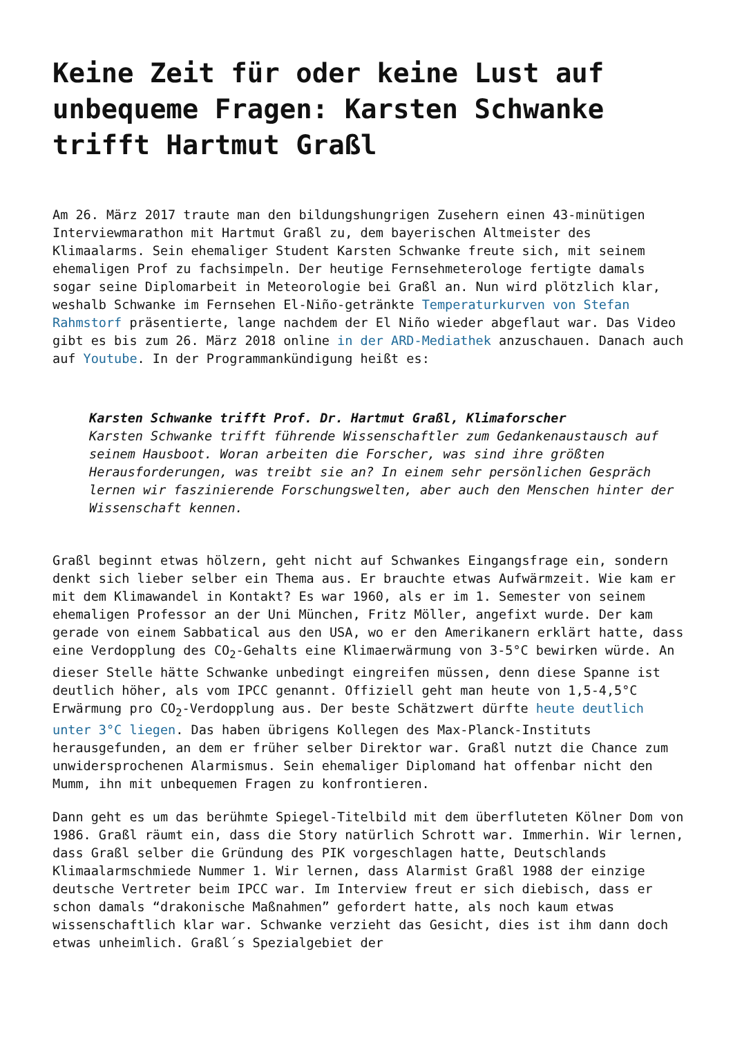Keine Zeit für oder keine Lust auf unbequeme Fragen: Karsten Schwanke trifft Hartmut Graßl
Am 26. März 2017 traute man den bildungshungrigen Zusehern einen 43-minütigen Interviewmarathon mit Hartmut Graßl zu, dem bayerischen Altmeister des Klimaalarms. Sein ehemaliger Student Karsten Schwanke freute sich, mit seinem ehemaligen Prof zu fachsimpeln. Der heutige Fernsehmeterologe fertigte damals sogar seine Diplomarbeit in Meteorologie bei Graßl an. Nun wird plötzlich klar, weshalb Schwanke im Fernsehen El-Niño-getränkte Temperaturkurven von Stefan Rahmstorf präsentierte, lange nachdem der El Niño wieder abgeflaut war. Das Video gibt es bis zum 26. März 2018 online in der ARD-Mediathek anzuschauen. Danach auch auf Youtube. In der Programmankündigung heißt es:
Karsten Schwanke trifft Prof. Dr. Hartmut Graßl, Klimaforscher
Karsten Schwanke trifft führende Wissenschaftler zum Gedankenaustausch auf seinem Hausboot. Woran arbeiten die Forscher, was sind ihre größten Herausforderungen, was treibt sie an? In einem sehr persönlichen Gespräch lernen wir faszinierende Forschungswelten, aber auch den Menschen hinter der Wissenschaft kennen.
Graßl beginnt etwas hölzern, geht nicht auf Schwankes Eingangsfrage ein, sondern denkt sich lieber selber ein Thema aus. Er brauchte etwas Aufwärmzeit. Wie kam er mit dem Klimawandel in Kontakt? Es war 1960, als er im 1. Semester von seinem ehemaligen Professor an der Uni München, Fritz Möller, angefixt wurde. Der kam gerade von einem Sabbatical aus den USA, wo er den Amerikanern erklärt hatte, dass eine Verdopplung des CO<sub>2</sub>-Gehalts eine Klimaerwärmung von 3-5°C bewirken würde. An dieser Stelle hätte Schwanke unbedingt eingreifen müssen, denn diese Spanne ist deutlich höher, als vom IPCC genannt. Offiziell geht man heute von 1,5-4,5°C Erwärmung pro CO<sub>2</sub>-Verdopplung aus. Der beste Schätzwert dürfte heute deutlich unter 3°C liegen. Das haben übrigens Kollegen des Max-Planck-Instituts herausgefunden, an dem er früher selber Direktor war. Graßl nutzt die Chance zum unwidersprochenen Alarmismus. Sein ehemaliger Diplomand hat offenbar nicht den Mumm, ihn mit unbequemen Fragen zu konfrontieren.
Dann geht es um das berühmte Spiegel-Titelbild mit dem überfluteten Kölner Dom von 1986. Graßl räumt ein, dass die Story natürlich Schrott war. Immerhin. Wir lernen, dass Graßl selber die Gründung des PIK vorgeschlagen hatte, Deutschlands Klimaalarmschmiede Nummer 1. Wir lernen, dass Alarmist Graßl 1988 der einzige deutsche Vertreter beim IPCC war. Im Interview freut er sich diebisch, dass er schon damals “drakonische Maßnahmen” gefordert hatte, als noch kaum etwas wissenschaftlich klar war. Schwanke verzieht das Gesicht, dies ist ihm dann doch etwas unheimlich. Graßl´s Spezialgebiet der